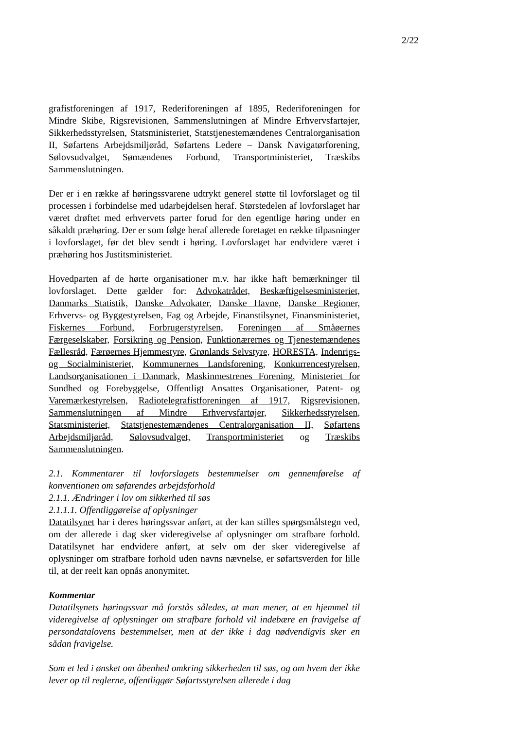2/22
grafistforeningen af 1917, Rederiforeningen af 1895, Rederiforeningen for Mindre Skibe, Rigsrevisionen, Sammenslutningen af Mindre Erhvervsfartøjer, Sikkerhedsstyrelsen, Statsministeriet, Statstjenestemændenes Centralorganisation II, Søfartens Arbejdsmiljøråd, Søfartens Ledere – Dansk Navigatørforening, Sølovsudvalget, Sømændenes Forbund, Transportministeriet, Træskibs Sammenslutningen.
Der er i en række af høringssvarene udtrykt generel støtte til lovforslaget og til processen i forbindelse med udarbejdelsen heraf. Størstedelen af lovforslaget har været drøftet med erhvervets parter forud for den egentlige høring under en såkaldt præhøring. Der er som følge heraf allerede foretaget en række tilpasninger i lovforslaget, før det blev sendt i høring. Lovforslaget har endvidere været i præhøring hos Justitsministeriet.
Hovedparten af de hørte organisationer m.v. har ikke haft bemærkninger til lovforslaget. Dette gælder for: Advokatrådet, Beskæftigelsesministeriet, Danmarks Statistik, Danske Advokater, Danske Havne, Danske Regioner, Erhvervs- og Byggestyrelsen, Fag og Arbejde, Finanstilsynet, Finansministeriet, Fiskernes Forbund, Forbrugerstyrelsen, Foreningen af Småøernes Færgeselskaber, Forsikring og Pension, Funktionærernes og Tjenestemændenes Fællesråd, Færøernes Hjemmestyre, Grønlands Selvstyre, HORESTA, Indenrigs- og Socialministeriet, Kommunernes Landsforening, Konkurrencestyrelsen, Landsorganisationen i Danmark, Maskinmestrenes Forening, Ministeriet for Sundhed og Forebyggelse, Offentligt Ansattes Organisationer, Patent- og Varemærkestyrelsen, Radiotelegrafistforeningen af 1917, Rigsrevisionen, Sammenslutningen af Mindre Erhvervsfartøjer, Sikkerhedsstyrelsen, Statsministeriet, Statstjenestemændenes Centralorganisation II, Søfartens Arbejdsmiljøråd, Sølovsudvalget, Transportministeriet og Træskibs Sammenslutningen.
2.1. Kommentarer til lovforslagets bestemmelser om gennemførelse af konventionen om søfarendes arbejdsforhold
2.1.1. Ændringer i lov om sikkerhed til søs
2.1.1.1. Offentliggørelse af oplysninger
Datatilsynet har i deres høringssvar anført, at der kan stilles spørgsmålstegn ved, om der allerede i dag sker videregivelse af oplysninger om strafbare forhold. Datatilsynet har endvidere anført, at selv om der sker videregivelse af oplysninger om strafbare forhold uden navns nævnelse, er søfartsverden for lille til, at der reelt kan opnås anonymitet.
Kommentar
Datatilsynets høringssvar må forstås således, at man mener, at en hjemmel til videregivelse af oplysninger om strafbare forhold vil indebære en fravigelse af persondatalovens bestemmelser, men at der ikke i dag nødvendigvis sker en sådan fravigelse.
Som et led i ønsket om åbenhed omkring sikkerheden til søs, og om hvem der ikke lever op til reglerne, offentliggør Søfartsstyrelsen allerede i dag